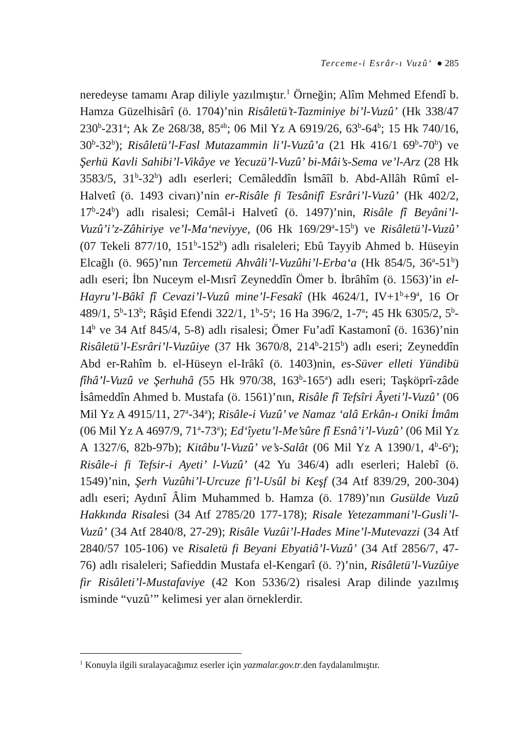Terceme-i Esrâr-ı Vuzû‘ ● 285
neredeyse tamamı Arap diliyle yazılmıştır.<sup>1</sup> Örneğin; Alîm Mehmed Efendî b. Hamza Güzelhisârî (ö. 1704)’nin Risâletü’t-Tazminiye bi’l-Vuzû’ (Hk 338/47 230<sup>b</sup>-231<sup>a</sup>; Ak Ze 268/38, 85<sup>ab</sup>; 06 Mil Yz A 6919/26, 63<sup>b</sup>-64<sup>b</sup>; 15 Hk 740/16, 30<sup>b</sup>-32<sup>b</sup>); Risâletü’l-Fasl Mutazammin li’l-Vuzû’a (21 Hk 416/1 69<sup>b</sup>-70<sup>b</sup>) ve Şerhü Kavli Sahibi’l-Vikâye ve Yecuzü’l-Vuzû’ bi-Mâi’s-Sema ve’l-Arz (28 Hk 3583/5, 31<sup>b</sup>-32<sup>b</sup>) adlı eserleri; Cemâleddîn İsmâîl b. Abd-Allâh Rûmî el-Halvetî (ö. 1493 civarı)’nin er-Risâle fi Tesânifî Esrâri’l-Vuzû’ (Hk 402/2, 17<sup>b</sup>-24<sup>b</sup>) adlı risalesi; Cemâl-i Halvetî (ö. 1497)’nin, Risâle fî Beyâni’l-Vuzû’i’z-Zâhiriye ve’l-Ma‘neviyye, (06 Hk 169/29<sup>a</sup>-15<sup>b</sup>) ve Risâletü’l-Vuzû’ (07 Tekeli 877/10, 151<sup>b</sup>-152<sup>b</sup>) adlı risaleleri; Ebû Tayyib Ahmed b. Hüseyin Elcağlı (ö. 965)’nın Tercemetü Ahvâli’l-Vuzûhi’l-Erba‘a (Hk 854/5, 36<sup>a</sup>-51<sup>b</sup>) adlı eseri; İbn Nuceym el-Mısrî Zeyneddîn Ömer b. İbrâhîm (ö. 1563)’in el-Hayru’l-Bâkî fî Cevazi’l-Vuzû mine’l-Fesakî (Hk 4624/1, IV+1<sup>b</sup>+9<sup>a</sup>, 16 Or 489/1, 5<sup>b</sup>-13<sup>b</sup>; Râşid Efendi 322/1, 1<sup>b</sup>-5<sup>a</sup>; 16 Ha 396/2, 1-7<sup>a</sup>; 45 Hk 6305/2, 5<sup>b</sup>-14<sup>b</sup> ve 34 Atf 845/4, 5-8) adlı risalesi; Ömer Fu’adî Kastamonî (ö. 1636)’nin Risâletü’l-Esrâri’l-Vuzûiye (37 Hk 3670/8, 214<sup>b</sup>-215<sup>b</sup>) adlı eseri; Zeyneddîn Abd er-Rahîm b. el-Hüseyn el-Irâkî (ö. 1403)nin, es-Süver elleti Yündibü fîhâ’l-Vuzû ve Şerhuhâ (55 Hk 970/38, 163<sup>b</sup>-165<sup>a</sup>) adlı eseri; Taşköprî-zâde İsâmeddîn Ahmed b. Mustafa (ö. 1561)’nın, Risâle fî Tefsîri Âyeti’l-Vuzû’ (06 Mil Yz A 4915/11, 27<sup>a</sup>-34<sup>a</sup>); Risâle-i Vuzû’ ve Namaz ‘alâ Erkân-ı Oniki İmâm (06 Mil Yz A 4697/9, 71<sup>a</sup>-73<sup>a</sup>); Ed‘îyetu’l-Me’sûre fî Esnâ’i’l-Vuzû’ (06 Mil Yz A 1327/6, 82b-97b); Kitâbu’l-Vuzû’ ve’s-Salât (06 Mil Yz A 1390/1, 4<sup>b</sup>-6<sup>a</sup>); Risâle-i fi Tefsir-i Ayeti’ l-Vuzû’ (42 Yu 346/4) adlı eserleri; Halebî (ö. 1549)’nin, Şerh Vuzûhi’l-Urcuze fi’l-Usûl bi Keşf (34 Atf 839/29, 200-304) adlı eseri; Aydınî Âlim Muhammed b. Hamza (ö. 1789)’nın Gusülde Vuzû Hakkında Risalesi (34 Atf 2785/20 177-178); Risale Yetezammani’l-Gusli’l-Vuzû’ (34 Atf 2840/8, 27-29); Risâle Vuzûi’l-Hades Mine’l-Mutevazzi (34 Atf 2840/57 105-106) ve Risaletü fi Beyani Ebyatiâ’l-Vuzû’ (34 Atf 2856/7, 47-76) adlı risaleleri; Safieddin Mustafa el-Kengarî (ö. ?)’nin, Risâletü’l-Vuzûiye fir Risâleti’l-Mustafaviye (42 Kon 5336/2) risalesi Arap dilinde yazılmış isminde “vuzû’” kelimesi yer alan örneklerdir.
<sup>1</sup> Konuyla ilgili sıralayacağımız eserler için yazmalar.gov.tr.den faydalanılmıştır.